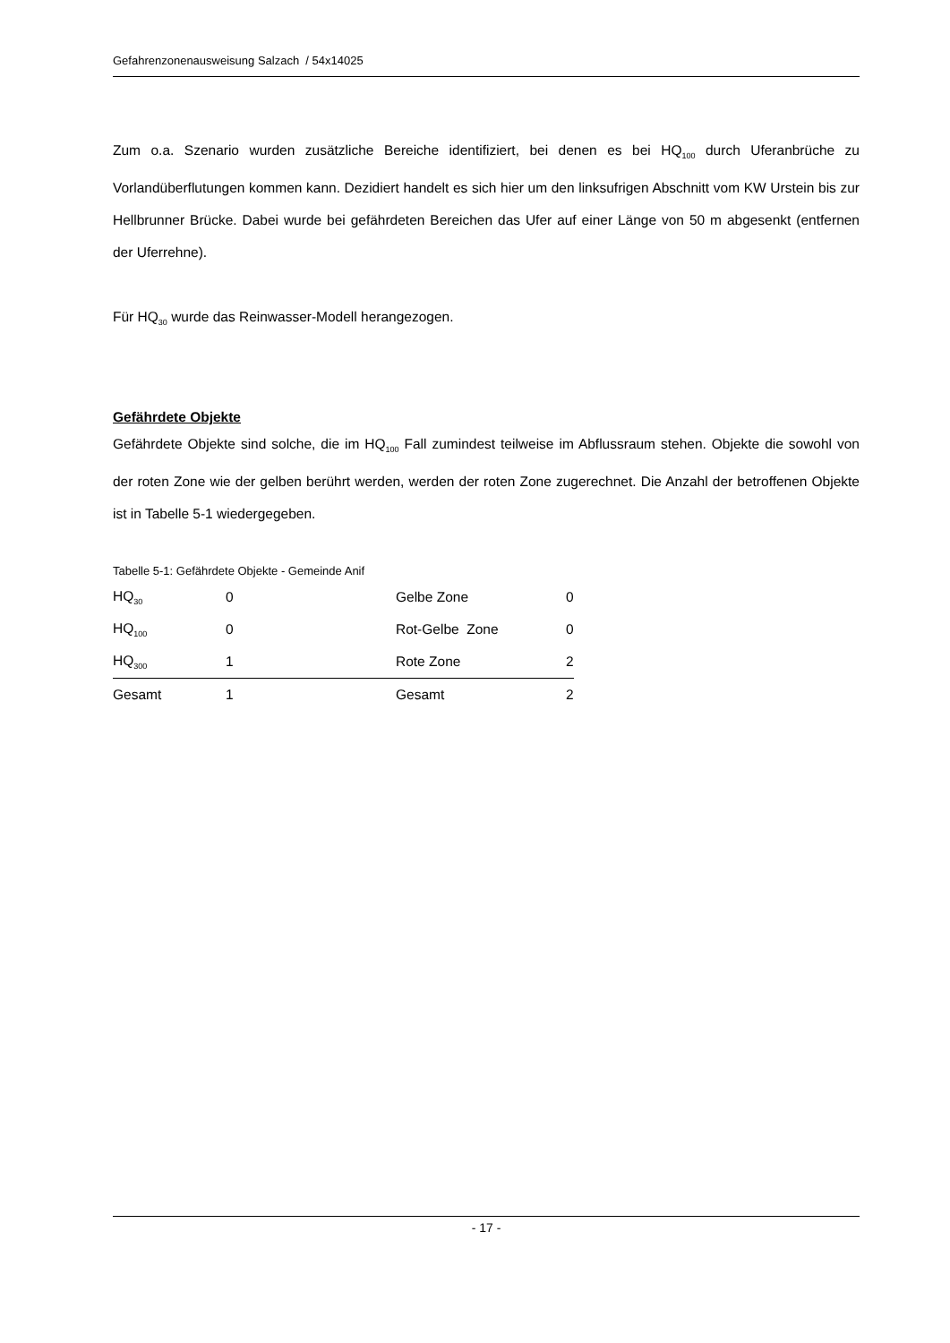Gefahrenzonenausweisung Salzach / 54x14025
Zum o.a. Szenario wurden zusätzliche Bereiche identifiziert, bei denen es bei HQ<sub>100</sub> durch Uferanbrüche zu Vorlandüberflutungen kommen kann. Dezidiert handelt es sich hier um den linksufrigen Abschnitt vom KW Urstein bis zur Hellbrunner Brücke. Dabei wurde bei gefährdeten Bereichen das Ufer auf einer Länge von 50 m abgesenkt (entfernen der Uferrehne).
Für HQ<sub>30</sub> wurde das Reinwasser-Modell herangezogen.
Gefährdete Objekte
Gefährdete Objekte sind solche, die im HQ<sub>100</sub> Fall zumindest teilweise im Abflussraum stehen. Objekte die sowohl von der roten Zone wie der gelben berührt werden, werden der roten Zone zugerechnet. Die Anzahl der betroffenen Objekte ist in Tabelle 5-1 wiedergegeben.
Tabelle 5-1: Gefährdete Objekte - Gemeinde Anif
| HQ<sub>30</sub> | 0 | Gelbe Zone | 0 |
| HQ<sub>100</sub> | 0 | Rot-Gelbe Zone | 0 |
| HQ<sub>300</sub> | 1 | Rote Zone | 2 |
| Gesamt | 1 | Gesamt | 2 |
- 17 -